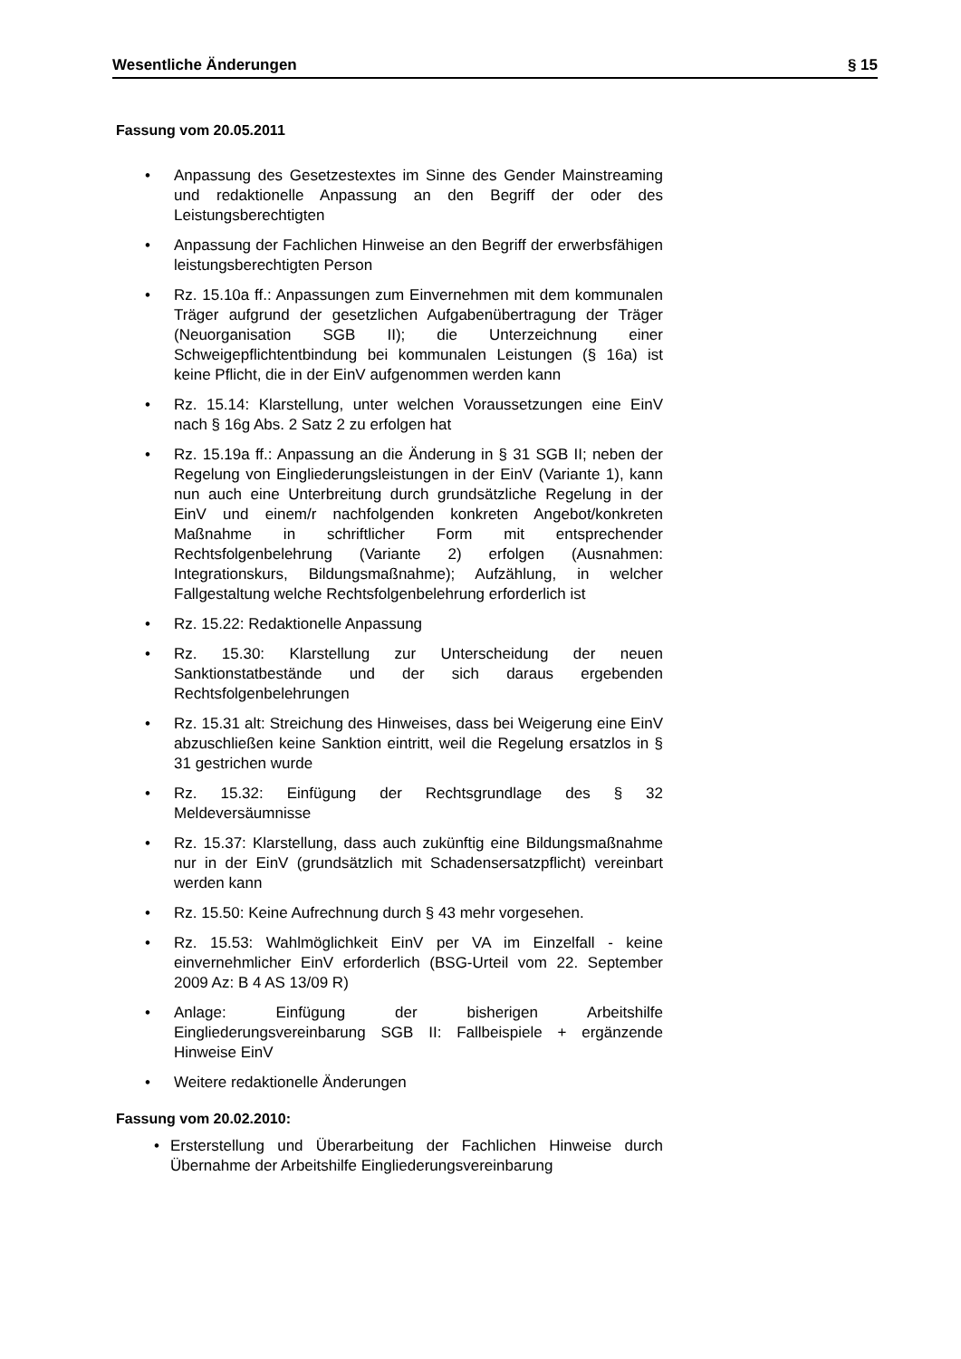Wesentliche Änderungen § 15
Fassung vom 20.05.2011
• Anpassung des Gesetzestextes im Sinne des Gender Mainstreaming und redaktionelle Anpassung an den Begriff der oder des Leistungsberechtigten
• Anpassung der Fachlichen Hinweise an den Begriff der erwerbsfähigen leistungsberechtigten Person
• Rz. 15.10a ff.: Anpassungen zum Einvernehmen mit dem kommunalen Träger aufgrund der gesetzlichen Aufgabenübertragung der Träger (Neuorganisation SGB II); die Unterzeichnung einer Schweigepflichtentbindung bei kommunalen Leistungen (§ 16a) ist keine Pflicht, die in der EinV aufgenommen werden kann
• Rz. 15.14: Klarstellung, unter welchen Voraussetzungen eine EinV nach § 16g Abs. 2 Satz 2 zu erfolgen hat
• Rz. 15.19a ff.: Anpassung an die Änderung in § 31 SGB II; neben der Regelung von Eingliederungsleistungen in der EinV (Variante 1), kann nun auch eine Unterbreitung durch grundsätzliche Regelung in der EinV und einem/r nachfolgenden konkreten Angebot/konkreten Maßnahme in schriftlicher Form mit entsprechender Rechtsfolgenbelehrung (Variante 2) erfolgen (Ausnahmen: Integrationskurs, Bildungsmaßnahme); Aufzählung, in welcher Fallgestaltung welche Rechtsfolgenbelehrung erforderlich ist
• Rz. 15.22: Redaktionelle Anpassung
• Rz. 15.30: Klarstellung zur Unterscheidung der neuen Sanktionstatbestände und der sich daraus ergebenden Rechtsfolgenbelehrungen
• Rz. 15.31 alt: Streichung des Hinweises, dass bei Weigerung eine EinV abzuschließen keine Sanktion eintritt, weil die Regelung ersatzlos in § 31 gestrichen wurde
• Rz. 15.32: Einfügung der Rechtsgrundlage des § 32 Meldeversäumnisse
• Rz. 15.37: Klarstellung, dass auch zukünftig eine Bildungsmaßnahme nur in der EinV (grundsätzlich mit Schadensersatzpflicht) vereinbart werden kann
• Rz. 15.50: Keine Aufrechnung durch § 43 mehr vorgesehen.
• Rz. 15.53: Wahlmöglichkeit EinV per VA im Einzelfall - keine einvernehmlicher EinV erforderlich (BSG-Urteil vom 22. September 2009 Az: B 4 AS 13/09 R)
• Anlage: Einfügung der bisherigen Arbeitshilfe Eingliederungsvereinbarung SGB II: Fallbeispiele + ergänzende Hinweise EinV
• Weitere redaktionelle Änderungen
Fassung vom 20.02.2010:
• Ersterstellung und Überarbeitung der Fachlichen Hinweise durch Übernahme der Arbeitshilfe Eingliederungsvereinbarung